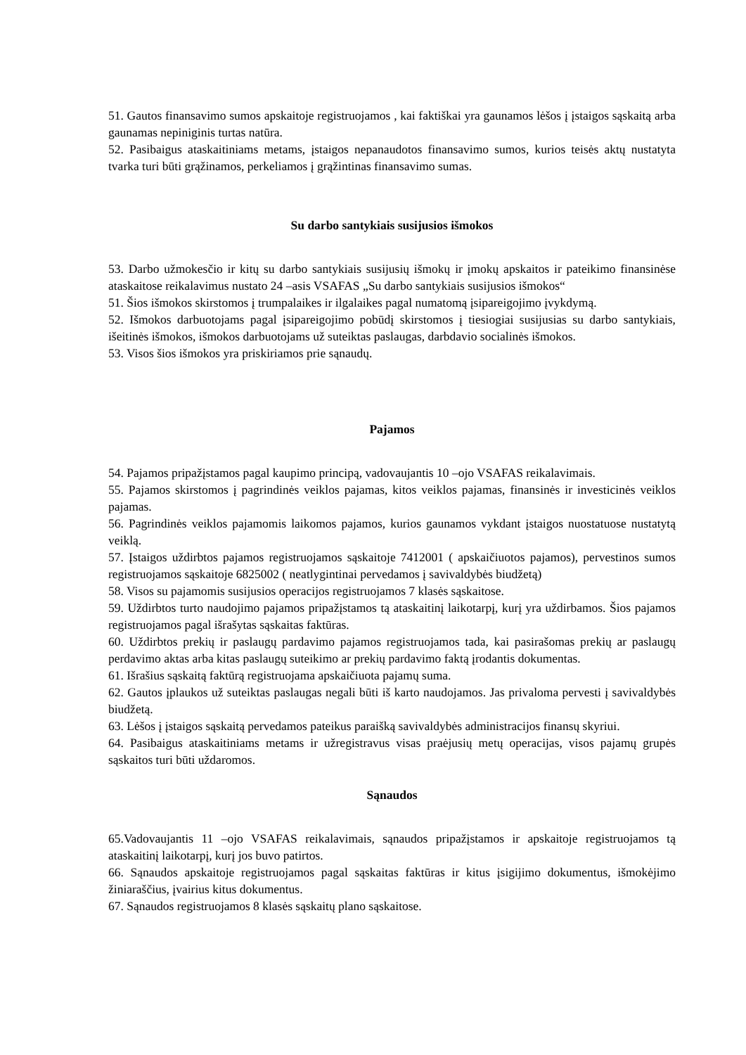51. Gautos finansavimo sumos apskaitoje registruojamos , kai faktiškai yra gaunamos lėšos į įstaigos sąskaitą arba gaunamas nepiniginis turtas natūra.
52. Pasibaigus ataskaitiniams metams, įstaigos nepanaudotos finansavimo sumos, kurios teisės aktų nustatyta tvarka turi būti grąžinamos, perkeliamos į grąžintinas finansavimo sumas.
Su darbo santykiais susijusios išmokos
53. Darbo užmokesčio ir kitų su darbo santykiais susijusių išmokų ir įmokų apskaitos ir pateikimo finansinėse ataskaitose reikalavimus nustato 24 –asis VSAFAS „Su darbo santykiais susijusios išmokos“
51. Šios išmokos skirstomos į trumpalaikes ir ilgalaikes pagal numatomą įsipareigojimo įvykdymą.
52. Išmokos darbuotojams pagal įsipareigojimo pobūdį skirstomos į tiesiogiai susijusias su darbo santykiais, išeitinės išmokos, išmokos darbuotojams už suteiktas paslaugas, darbdavio socialinės išmokos.
53. Visos šios išmokos yra priskiriamos prie sąnaudų.
Pajamos
54. Pajamos pripažįstamos pagal kaupimo principą, vadovaujantis 10 –ojo VSAFAS reikalavimais.
55. Pajamos skirstomos į pagrindinės veiklos pajamas, kitos veiklos pajamas, finansinės ir investicinės veiklos pajamas.
56. Pagrindinės veiklos pajamomis laikomos pajamos, kurios gaunamos vykdant įstaigos nuostatuose nustatytą veiklą.
57. Įstaigos uždirbtos pajamos registruojamos sąskaitoje 7412001 ( apskaičiuotos pajamos), pervestinos sumos registruojamos sąskaitoje 6825002 ( neatlygintinai pervedamos į savivaldybės biudžetą)
58. Visos su pajamomis susijusios operacijos registruojamos 7 klasės sąskaitose.
59. Uždirbtos turto naudojimo pajamos pripažįstamos tą ataskaitinį laikotarpį, kurį yra uždirbamos. Šios pajamos registruojamos pagal išrašytas sąskaitas faktūras.
60. Uždirbtos prekių ir paslaugų pardavimo pajamos registruojamos tada, kai pasirašomas prekių ar paslaugų perdavimo aktas arba kitas paslaugų suteikimo ar prekių pardavimo faktą įrodantis dokumentas.
61. Išrašius sąskaitą faktūrą registruojama apskaičiuota pajamų suma.
62. Gautos įplaukos už suteiktas paslaugas negali būti iš karto naudojamos. Jas privaloma pervesti į savivaldybės biudžetą.
63. Lėšos į įstaigos sąskaitą pervedamos pateikus paraišką savivaldybės administracijos finansų skyriui.
64. Pasibaigus ataskaitiniams metams ir užregistravus visas praėjusių metų operacijas, visos pajamų grupės sąskaitos turi būti uždaromos.
Sąnaudos
65.Vadovaujantis 11 –ojo VSAFAS reikalavimais, sąnaudos pripažįstamos ir apskaitoje registruojamos tą ataskaitinį laikotarpį, kurį jos buvo patirtos.
66. Sąnaudos apskaitoje registruojamos pagal sąskaitas faktūras ir kitus įsigijimo dokumentus, išmokėjimo žiniaraščius, įvairius kitus dokumentus.
67. Sąnaudos registruojamos 8 klasės sąskaitų plano sąskaitose.